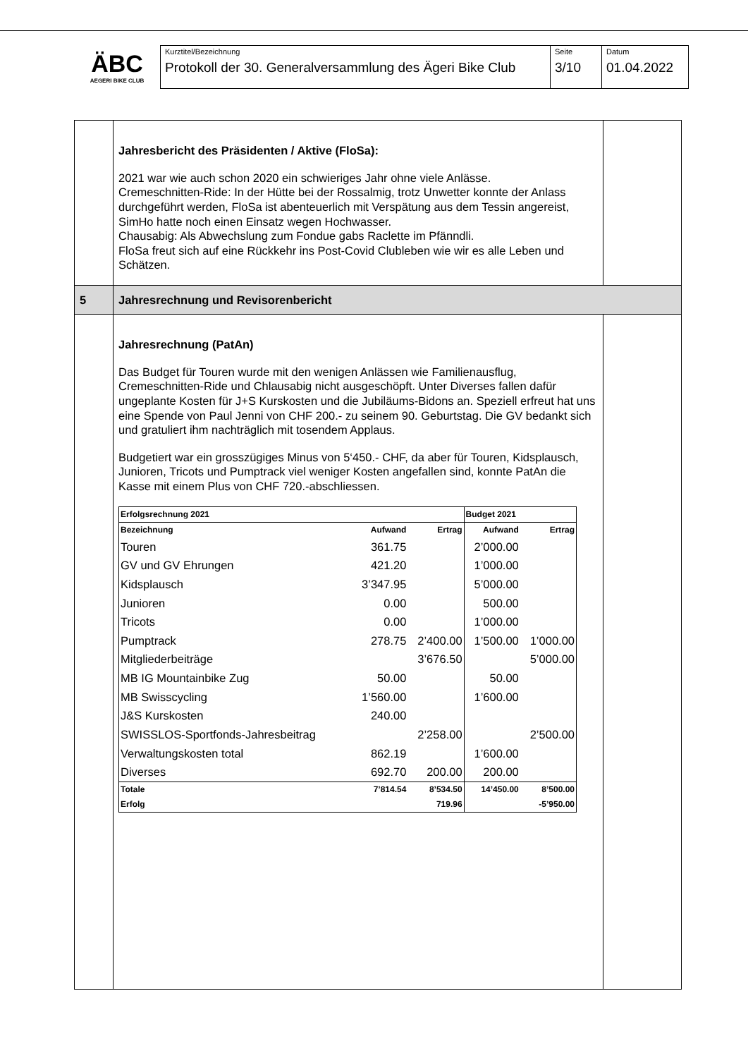ÄBC
AEGERI BIKE CLUB
| Kurztitel/Bezeichnung Protokoll der 30. Generalversammlung des Ägeri Bike Club | Seite 3/10 | Datum 01.04.2022 |
| | Jahresbericht des Präsidenten / Aktive (FloSa): 2021 war wie auch schon 2020 ein schwieriges Jahr ohne viele Anlässe. Cremeschnitten-Ride: In der Hütte bei der Rossalmig, trotz Unwetter konnte der Anlass durchgeführt werden, FloSa ist abenteuerlich mit Verspätung aus dem Tessin angereist, SimHo hatte noch einen Einsatz wegen Hochwasser. Chausabig: Als Abwechslung zum Fondue gabs Raclette im Pfänndli. FloSa freut sich auf eine Rückkehr ins Post-Covid Clubleben wie wir es alle Leben und Schätzen. | |
| 5 | Jahresrechnung und Revisorenbericht | |
| | Jahresrechnung (PatAn) Das Budget für Touren wurde mit den wenigen Anlässen wie Familienausflug, Cremeschnitten-Ride und Chlausabig nicht ausgeschöpft. Unter Diverses fallen dafür ungeplante Kosten für J+S Kurskosten und die Jubiläums-Bidons an. Speziell erfreut hat uns eine Spende von Paul Jenni von CHF 200.- zu seinem 90. Geburtstag. Die GV bedankt sich und gratuliert ihm nachträglich mit tosendem Applaus. Budgetiert war ein grosszügiges Minus von 5‘450.- CHF, da aber für Touren, Kidsplausch, Junioren, Tricots und Pumptrack viel weniger Kosten angefallen sind, konnte PatAn die Kasse mit einem Plus von CHF 720.-abschliessen. / Erfolgsrechnung 2021 / / / Budget 2021 / / / --- / --- / --- / --- / --- / / Bezeichnung / Aufwand / Ertrag / Aufwand / Ertrag / / Touren / 361.75 / / 2’000.00 / / / GV und GV Ehrungen / 421.20 / / 1’000.00 / / / Kidsplausch / 3’347.95 / / 5’000.00 / / / Junioren / 0.00 / / 500.00 / / / Tricots / 0.00 / / 1’000.00 / / / Pumptrack / 278.75 / 2’400.00 / 1’500.00 / 1’000.00 / / Mitgliederbeiträge / / 3’676.50 / / 5’000.00 / / MB IG Mountainbike Zug / 50.00 / / 50.00 / / / MB Swisscycling / 1’560.00 / / 1’600.00 / / / J&S Kurskosten / 240.00 / / / / / SWISSLOS-Sportfonds-Jahresbeitrag / / 2’258.00 / / 2’500.00 / / Verwaltungskosten total / 862.19 / / 1’600.00 / / / Diverses / 692.70 / 200.00 / 200.00 / / / Totale / 7’814.54 / 8’534.50 / 14’450.00 / 8’500.00 / / Erfolg / / 719.96 / / -5’950.00 / | |